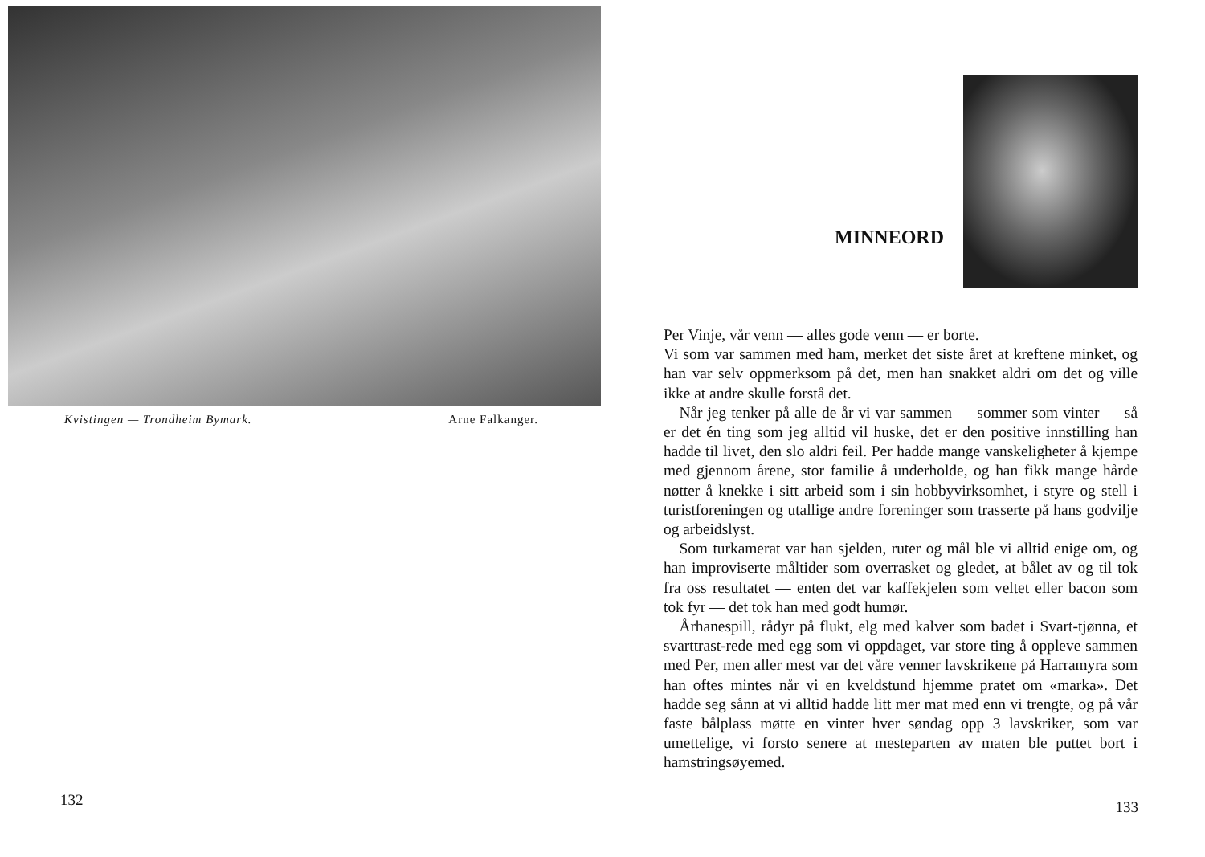Kvistingen — Trondheim Bymark. Arne Falkanger.
132
MINNEORD
Per Vinje, vår venn — alles gode venn — er borte.
Vi som var sammen med ham, merket det siste året at kreftene minket, og han var selv oppmerksom på det, men han snakket aldri om det og ville ikke at andre skulle forstå det.
 Når jeg tenker på alle de år vi var sammen — sommer som vinter — så er det én ting som jeg alltid vil huske, det er den positive innstilling han hadde til livet, den slo aldri feil. Per hadde mange vanskeligheter å kjempe med gjennom årene, stor familie å underholde, og han fikk mange hårde nøtter å knekke i sitt arbeid som i sin hobbyvirksomhet, i styre og stell i turistforeningen og utallige andre foreninger som trasserte på hans godvilje og arbeidslyst.
 Som turkamerat var han sjelden, ruter og mål ble vi alltid enige om, og han improviserte måltider som overrasket og gledet, at bålet av og til tok fra oss resultatet — enten det var kaffekjelen som veltet eller bacon som tok fyr — det tok han med godt humør.
 Århanespill, rådyr på flukt, elg med kalver som badet i Svart-tjønna, et svarttrast-rede med egg som vi oppdaget, var store ting å oppleve sammen med Per, men aller mest var det våre venner lavskrikene på Harramyra som han oftes mintes når vi en kveldstund hjemme pratet om «marka». Det hadde seg sånn at vi alltid hadde litt mer mat med enn vi trengte, og på vår faste bålplass møtte en vinter hver søndag opp 3 lavskriker, som var umettelige, vi forsto senere at mesteparten av maten ble puttet bort i hamstringsøyemed.
133